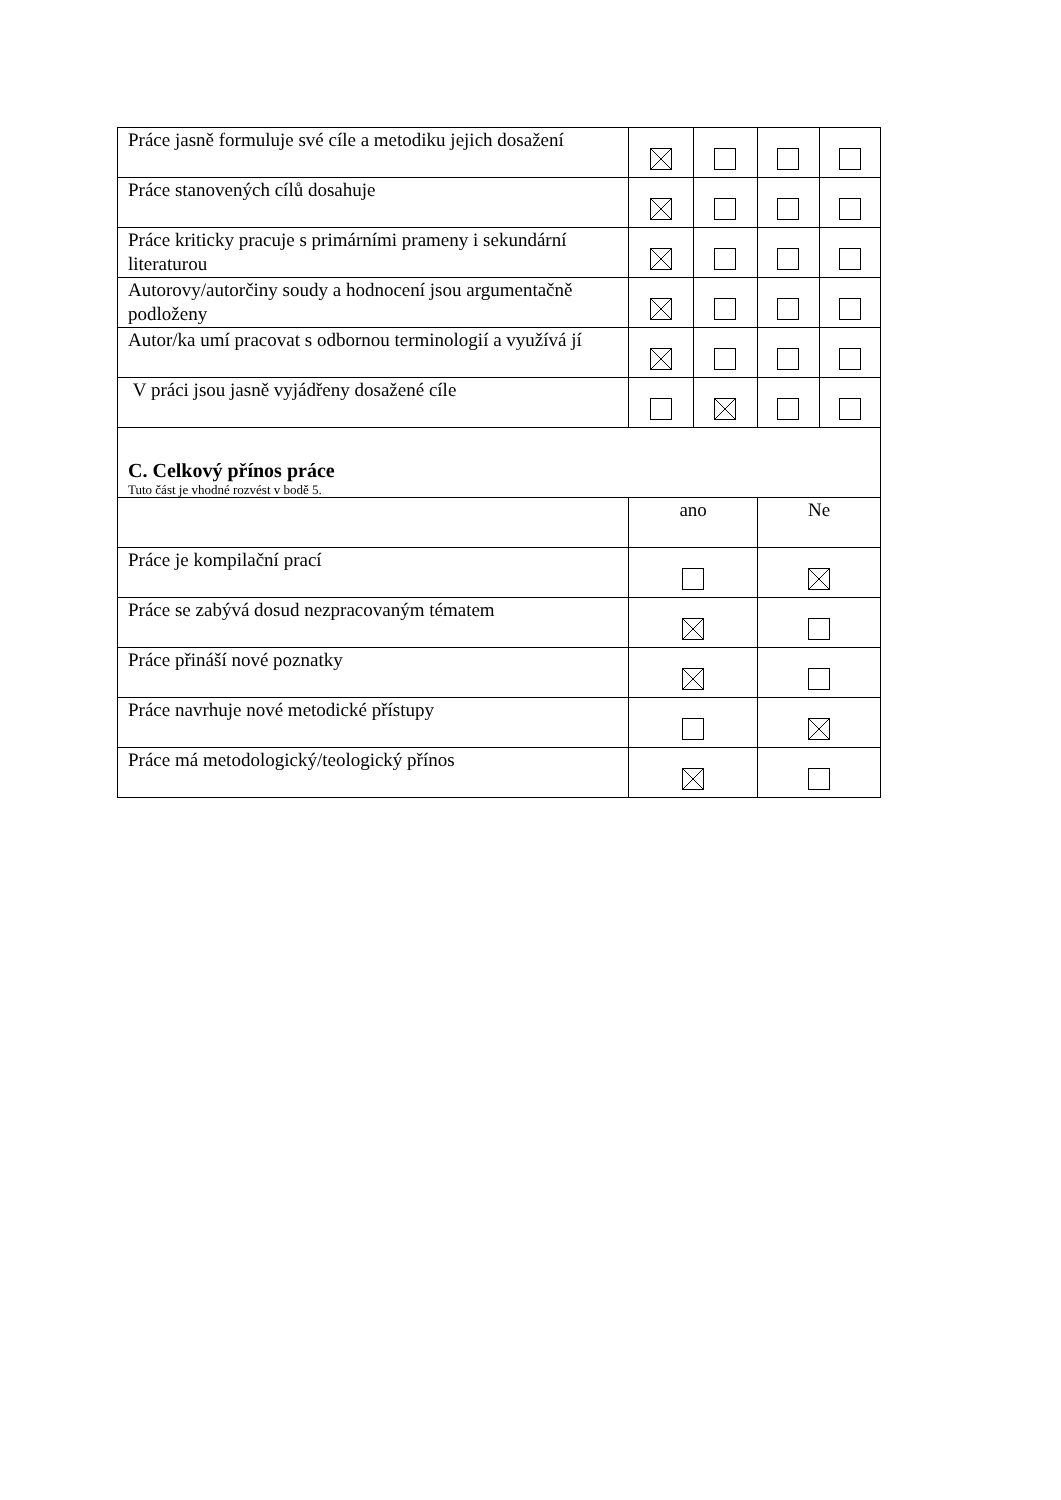| Práce jasně formuluje své cíle a metodiku jejich dosažení | | | | |
| Práce stanovených cílů dosahuje | | | | |
| Práce kriticky pracuje s primárními prameny i sekundární literaturou | | | | |
| Autorovy/autorčiny soudy a hodnocení jsou argumentačně podloženy | | | | |
| Autor/ka umí pracovat s odbornou terminologií a využívá jí | | | | |
| V práci jsou jasně vyjádřeny dosažené cíle | | | | |
| C. Celkový přínos práce Tuto část je vhodné rozvést v bodě 5. | | | | |
| | ano | | Ne | |
| Práce je kompilační prací | | | | |
| Práce se zabývá dosud nezpracovaným tématem | | | | |
| Práce přináší nové poznatky | | | | |
| Práce navrhuje nové metodické přístupy | | | | |
| Práce má metodologický/teologický přínos | | | | |